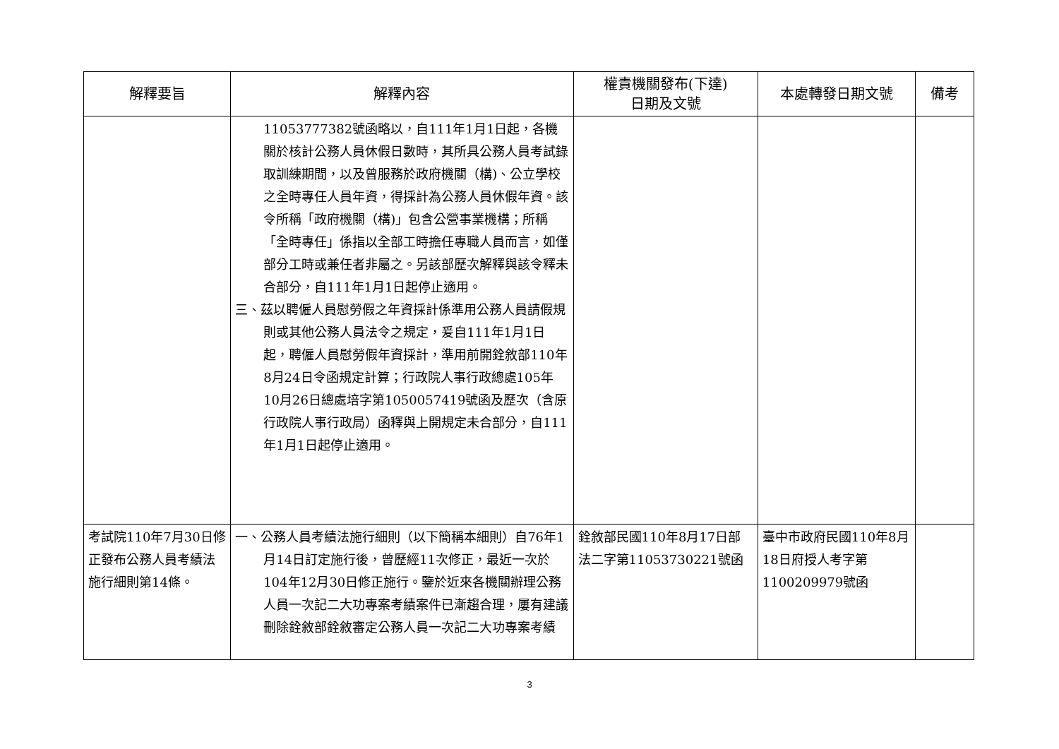| 解釋要旨 | 解釋內容 | 權責機關發布(下達) 日期及文號 | 本處轉發日期文號 | 備考 |
| --- | --- | --- | --- | --- |
| | 11053777382號函略以，自111年1月1日起，各機關於核計公務人員休假日數時，其所具公務人員考試錄取訓練期間，以及曾服務於政府機關（構)、公立學校之全時專任人員年資，得採計為公務人員休假年資。該令所稱「政府機關（構)」包含公營事業機構；所稱「全時專任」係指以全部工時擔任專職人員而言，如僅部分工時或兼任者非屬之。另該部歷次解釋與該令釋未合部分，自111年1月1日起停止適用。 三、茲以聘僱人員慰勞假之年資採計係準用公務人員請假規則或其他公務人員法令之規定，爰自111年1月1日起，聘僱人員慰勞假年資採計，準用前開銓敘部110年8月24日令函規定計算；行政院人事行政總處105年10月26日總處培字第1050057419號函及歷次（含原行政院人事行政局）函釋與上開規定未合部分，自111年1月1日起停止適用。 | | | |
| 考試院110年7月30日修正發布公務人員考績法施行細則第14條。 | 一、公務人員考績法施行細則（以下簡稱本細則）自76年1月14日訂定施行後，曾歷經11次修正，最近一次於104年12月30日修正施行。鑒於近來各機關辦理公務人員一次記二大功專案考績案件已漸趨合理，屢有建議刪除銓敘部銓敘審定公務人員一次記二大功專案考績 | 銓敘部民國110年8月17日部法二字第11053730221號函 | 臺中市政府民國110年8月18日府授人考字第1100209979號函 | |
3